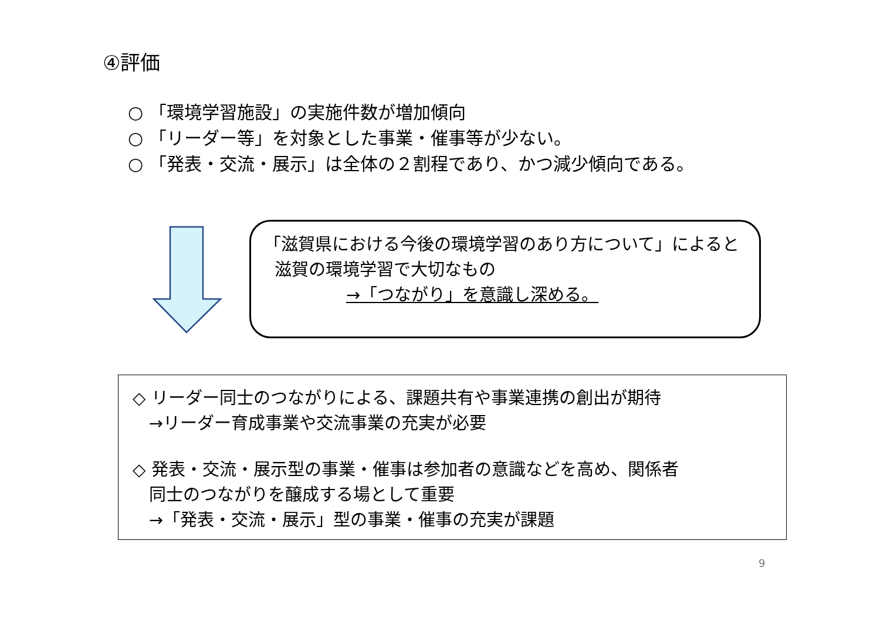④評価
○ 「環境学習施設」の実施件数が増加傾向
○ 「リーダー等」を対象とした事業・催事等が少ない。
○ 「発表・交流・展示」は全体の２割程であり、かつ減少傾向である。
「滋賀県における今後の環境学習のあり方について」によると
滋賀の環境学習で大切なもの
→「つながり」を意識し深める。
◇ リーダー同士のつながりによる、課題共有や事業連携の創出が期待
→リーダー育成事業や交流事業の充実が必要
◇ 発表・交流・展示型の事業・催事は参加者の意識などを高め、関係者
同士のつながりを醸成する場として重要
→「発表・交流・展示」型の事業・催事の充実が課題
9